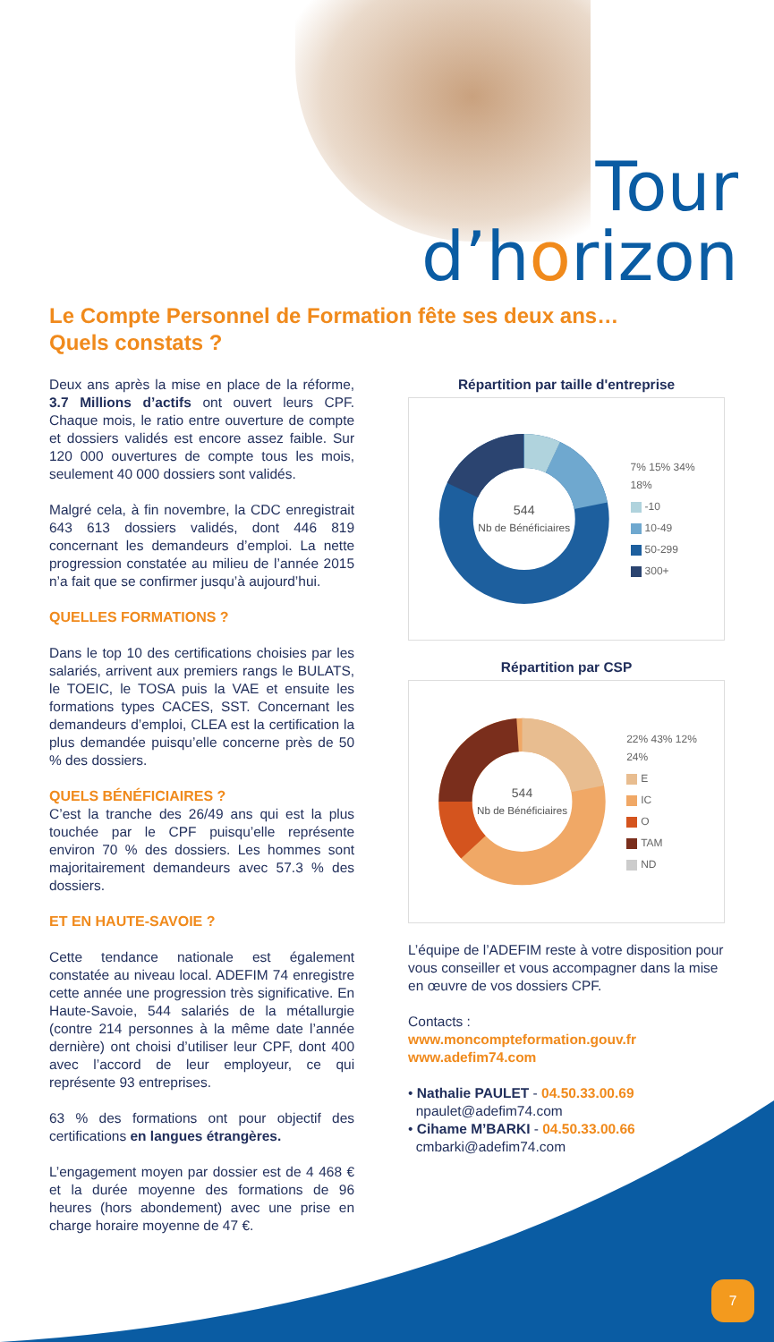Tour
d’horizon
Le Compte Personnel de Formation fête ses deux ans…
Quels constats ?
Deux ans après la mise en place de la réforme, 3.7 Millions d’actifs ont ouvert leurs CPF. Chaque mois, le ratio entre ouverture de compte et dossiers validés est encore assez faible. Sur 120 000 ouvertures de compte tous les mois, seulement 40 000 dossiers sont validés.
Malgré cela, à fin novembre, la CDC enregistrait 643 613 dossiers validés, dont 446 819 concernant les demandeurs d’emploi. La nette progression constatée au milieu de l’année 2015 n’a fait que se confirmer jusqu’à aujourd’hui.
QUELLES FORMATIONS ?
Dans le top 10 des certifications choisies par les salariés, arrivent aux premiers rangs le BULATS, le TOEIC, le TOSA puis la VAE et ensuite les formations types CACES, SST. Concernant les demandeurs d’emploi, CLEA est la certification la plus demandée puisqu’elle concerne près de 50 % des dossiers.
QUELS BÉNÉFICIAIRES ?
C’est la tranche des 26/49 ans qui est la plus touchée par le CPF puisqu’elle représente environ 70 % des dossiers. Les hommes sont majoritairement demandeurs avec 57.3 % des dossiers.
ET EN HAUTE-SAVOIE ?
Cette tendance nationale est également constatée au niveau local. ADEFIM 74 enregistre cette année une progression très significative. En Haute-Savoie, 544 salariés de la métallurgie (contre 214 personnes à la même date l’année dernière) ont choisi d’utiliser leur CPF, dont 400 avec l’accord de leur employeur, ce qui représente 93 entreprises.
63 % des formations ont pour objectif des certifications en langues étrangères.
L’engagement moyen par dossier est de 4 468 € et la durée moyenne des formations de 96 heures (hors abondement) avec une prise en charge horaire moyenne de 47 €.
Répartition par taille d'entreprise
544
Nb de Bénéficiaires
7% 15% 34% 18%
-10
10-49
50-299
300+
Répartition par CSP
544
Nb de Bénéficiaires
22% 43% 12% 24%
E
IC
O
TAM
ND
L’équipe de l’ADEFIM reste à votre disposition pour vous conseiller et vous accompagner dans la mise en œuvre de vos dossiers CPF.
Contacts :
www.moncompteformation.gouv.fr
www.adefim74.com
• Nathalie PAULET - 04.50.33.00.69
npaulet@adefim74.com
• Cihame M’BARKI - 04.50.33.00.66
cmbarki@adefim74.com
7